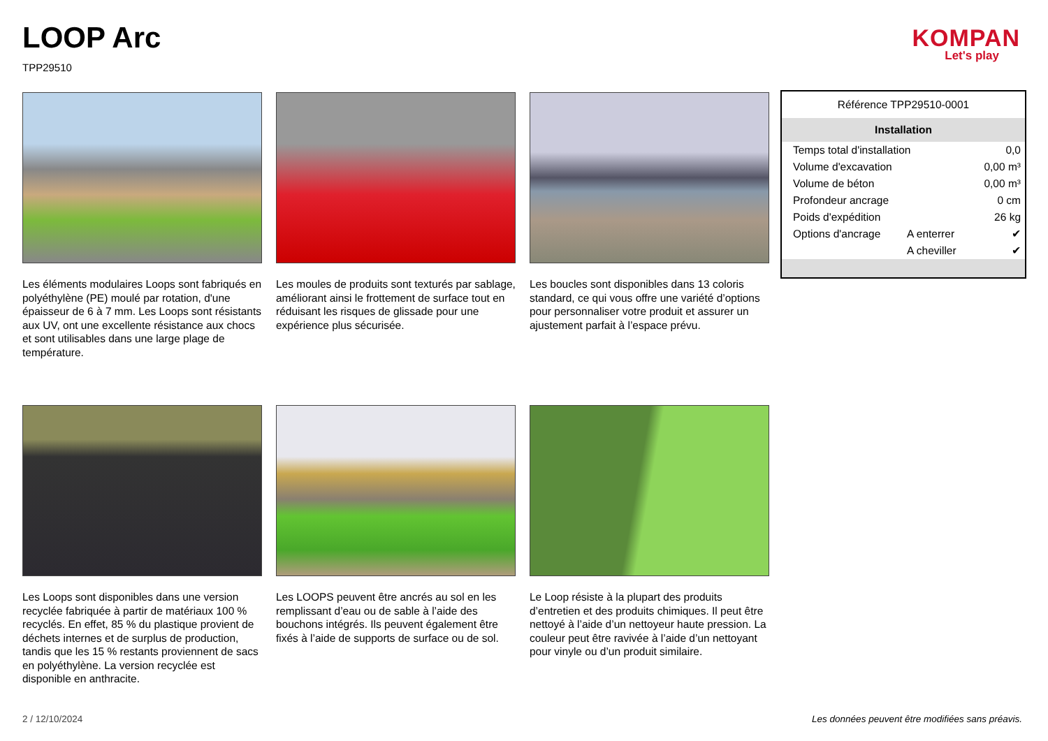LOOP Arc
TPP29510
KOMPAN
Let's play
Les éléments modulaires Loops sont fabriqués en polyéthylène (PE) moulé par rotation, d'une épaisseur de 6 à 7 mm. Les Loops sont résistants aux UV, ont une excellente résistance aux chocs et sont utilisables dans une large plage de température.
Les moules de produits sont texturés par sablage, améliorant ainsi le frottement de surface tout en réduisant les risques de glissade pour une expérience plus sécurisée.
Les boucles sont disponibles dans 13 coloris standard, ce qui vous offre une variété d’options pour personnaliser votre produit et assurer un ajustement parfait à l’espace prévu.
Les Loops sont disponibles dans une version recyclée fabriquée à partir de matériaux 100 % recyclés. En effet, 85 % du plastique provient de déchets internes et de surplus de production, tandis que les 15 % restants proviennent de sacs en polyéthylène. La version recyclée est disponible en anthracite.
Les LOOPS peuvent être ancrés au sol en les remplissant d’eau ou de sable à l’aide des bouchons intégrés. Ils peuvent également être fixés à l’aide de supports de surface ou de sol.
Le Loop résiste à la plupart des produits d’entretien et des produits chimiques. Il peut être nettoyé à l’aide d’un nettoyeur haute pression. La couleur peut être ravivée à l’aide d’un nettoyant pour vinyle ou d’un produit similaire.
| Référence TPP29510-0001 | | |
| Installation | | |
| Temps total d'installation | | 0,0 |
| Volume d'excavation | | 0,00 m³ |
| Volume de béton | | 0,00 m³ |
| Profondeur ancrage | | 0 cm |
| Poids d'expédition | | 26 kg |
| Options d'ancrage | A enterrer | ✔ |
| | A cheviller | ✔ |
2 / 12/10/2024
Les données peuvent être modifiées sans préavis.